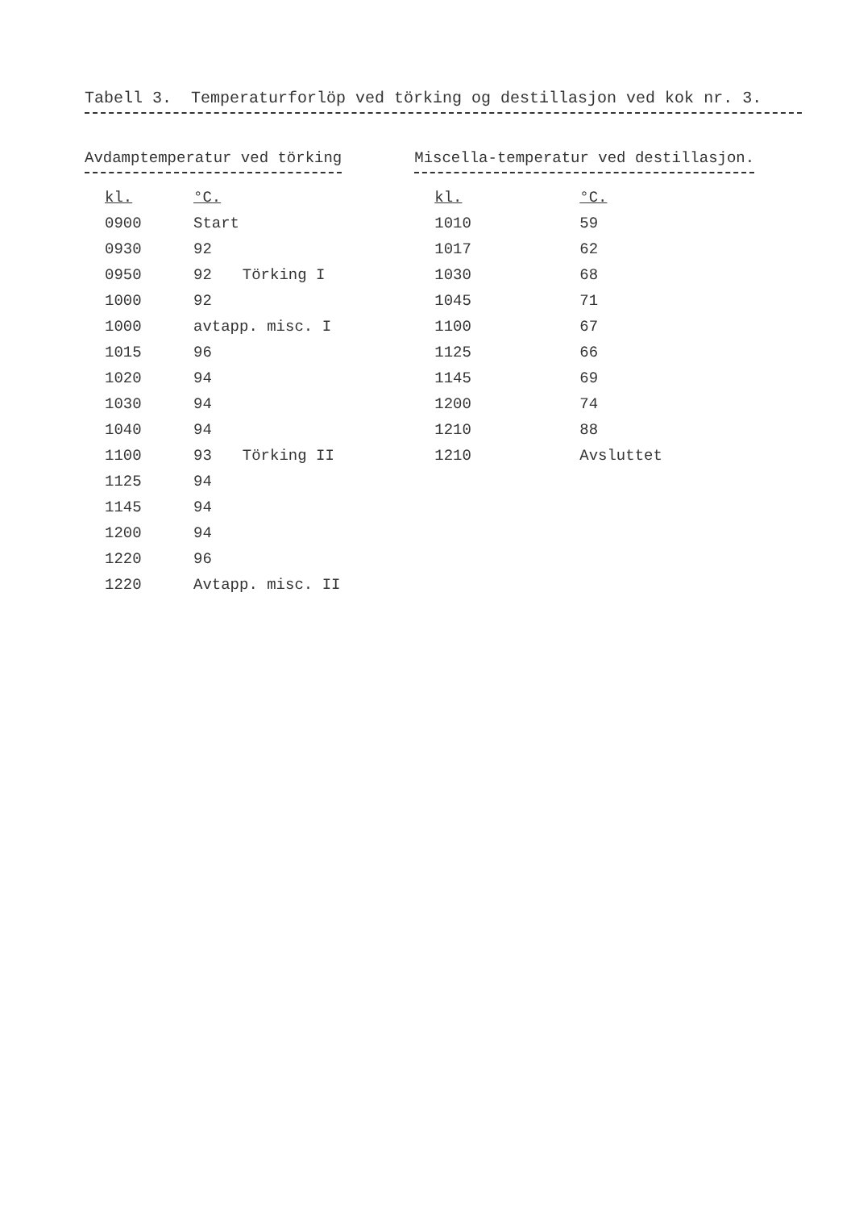Tabell 3. Temperaturforlöp ved törking og destillasjon ved kok nr. 3.
Avdamptemperatur ved törking
| kl. | °C. | |
| --- | --- | --- |
| 0900 | Start | |
| 0930 | 92 | |
| 0950 | 92 | Törking I |
| 1000 | 92 | |
| 1000 | avtapp. misc. I | |
| 1015 | 96 | |
| 1020 | 94 | |
| 1030 | 94 | |
| 1040 | 94 | |
| 1100 | 93 | Törking II |
| 1125 | 94 | |
| 1145 | 94 | |
| 1200 | 94 | |
| 1220 | 96 | |
| 1220 | Avtapp. misc. II | |
Miscella-temperatur ved destillasjon.
| kl. | °C. |
| --- | --- |
| 1010 | 59 |
| 1017 | 62 |
| 1030 | 68 |
| 1045 | 71 |
| 1100 | 67 |
| 1125 | 66 |
| 1145 | 69 |
| 1200 | 74 |
| 1210 | 88 |
| 1210 | Avsluttet |